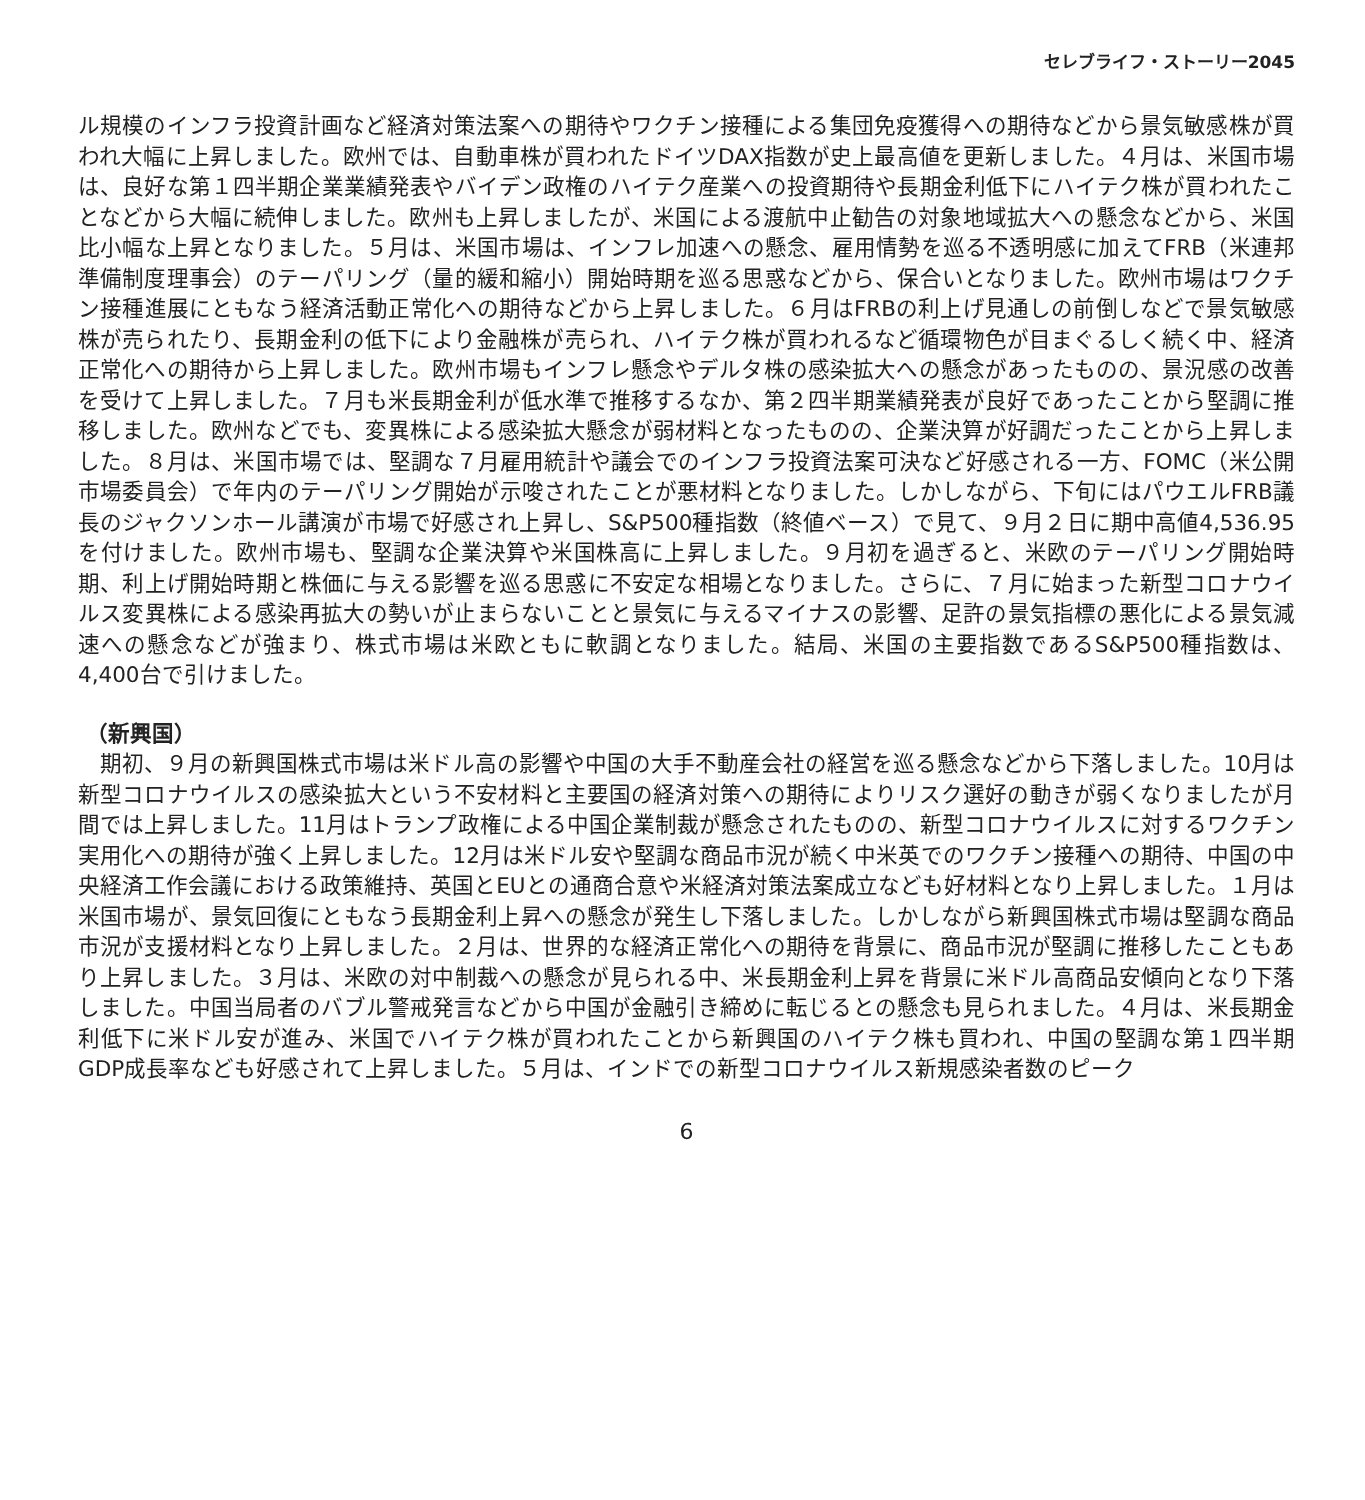セレブライフ・ストーリー2045
ル規模のインフラ投資計画など経済対策法案への期待やワクチン接種による集団免疫獲得への期待などから景気敏感株が買われ大幅に上昇しました。欧州では、自動車株が買われたドイツDAX指数が史上最高値を更新しました。４月は、米国市場は、良好な第１四半期企業業績発表やバイデン政権のハイテク産業への投資期待や長期金利低下にハイテク株が買われたことなどから大幅に続伸しました。欧州も上昇しましたが、米国による渡航中止勧告の対象地域拡大への懸念などから、米国比小幅な上昇となりました。５月は、米国市場は、インフレ加速への懸念、雇用情勢を巡る不透明感に加えてFRB（米連邦準備制度理事会）のテーパリング（量的緩和縮小）開始時期を巡る思惑などから、保合いとなりました。欧州市場はワクチン接種進展にともなう経済活動正常化への期待などから上昇しました。６月はFRBの利上げ見通しの前倒しなどで景気敏感株が売られたり、長期金利の低下により金融株が売られ、ハイテク株が買われるなど循環物色が目まぐるしく続く中、経済正常化への期待から上昇しました。欧州市場もインフレ懸念やデルタ株の感染拡大への懸念があったものの、景況感の改善を受けて上昇しました。７月も米長期金利が低水準で推移するなか、第２四半期業績発表が良好であったことから堅調に推移しました。欧州などでも、変異株による感染拡大懸念が弱材料となったものの、企業決算が好調だったことから上昇しました。８月は、米国市場では、堅調な７月雇用統計や議会でのインフラ投資法案可決など好感される一方、FOMC（米公開市場委員会）で年内のテーパリング開始が示唆されたことが悪材料となりました。しかしながら、下旬にはパウエルFRB議長のジャクソンホール講演が市場で好感され上昇し、S&P500種指数（終値ベース）で見て、９月２日に期中高値4,536.95を付けました。欧州市場も、堅調な企業決算や米国株高に上昇しました。９月初を過ぎると、米欧のテーパリング開始時期、利上げ開始時期と株価に与える影響を巡る思惑に不安定な相場となりました。さらに、７月に始まった新型コロナウイルス変異株による感染再拡大の勢いが止まらないことと景気に与えるマイナスの影響、足許の景気指標の悪化による景気減速への懸念などが強まり、株式市場は米欧ともに軟調となりました。結局、米国の主要指数であるS&P500種指数は、4,400台で引けました。
（新興国）
　期初、９月の新興国株式市場は米ドル高の影響や中国の大手不動産会社の経営を巡る懸念などから下落しました。10月は新型コロナウイルスの感染拡大という不安材料と主要国の経済対策への期待によりリスク選好の動きが弱くなりましたが月間では上昇しました。11月はトランプ政権による中国企業制裁が懸念されたものの、新型コロナウイルスに対するワクチン実用化への期待が強く上昇しました。12月は米ドル安や堅調な商品市況が続く中米英でのワクチン接種への期待、中国の中央経済工作会議における政策維持、英国とEUとの通商合意や米経済対策法案成立なども好材料となり上昇しました。１月は米国市場が、景気回復にともなう長期金利上昇への懸念が発生し下落しました。しかしながら新興国株式市場は堅調な商品市況が支援材料となり上昇しました。２月は、世界的な経済正常化への期待を背景に、商品市況が堅調に推移したこともあり上昇しました。３月は、米欧の対中制裁への懸念が見られる中、米長期金利上昇を背景に米ドル高商品安傾向となり下落しました。中国当局者のバブル警戒発言などから中国が金融引き締めに転じるとの懸念も見られました。４月は、米長期金利低下に米ドル安が進み、米国でハイテク株が買われたことから新興国のハイテク株も買われ、中国の堅調な第１四半期GDP成長率なども好感されて上昇しました。５月は、インドでの新型コロナウイルス新規感染者数のピーク
6